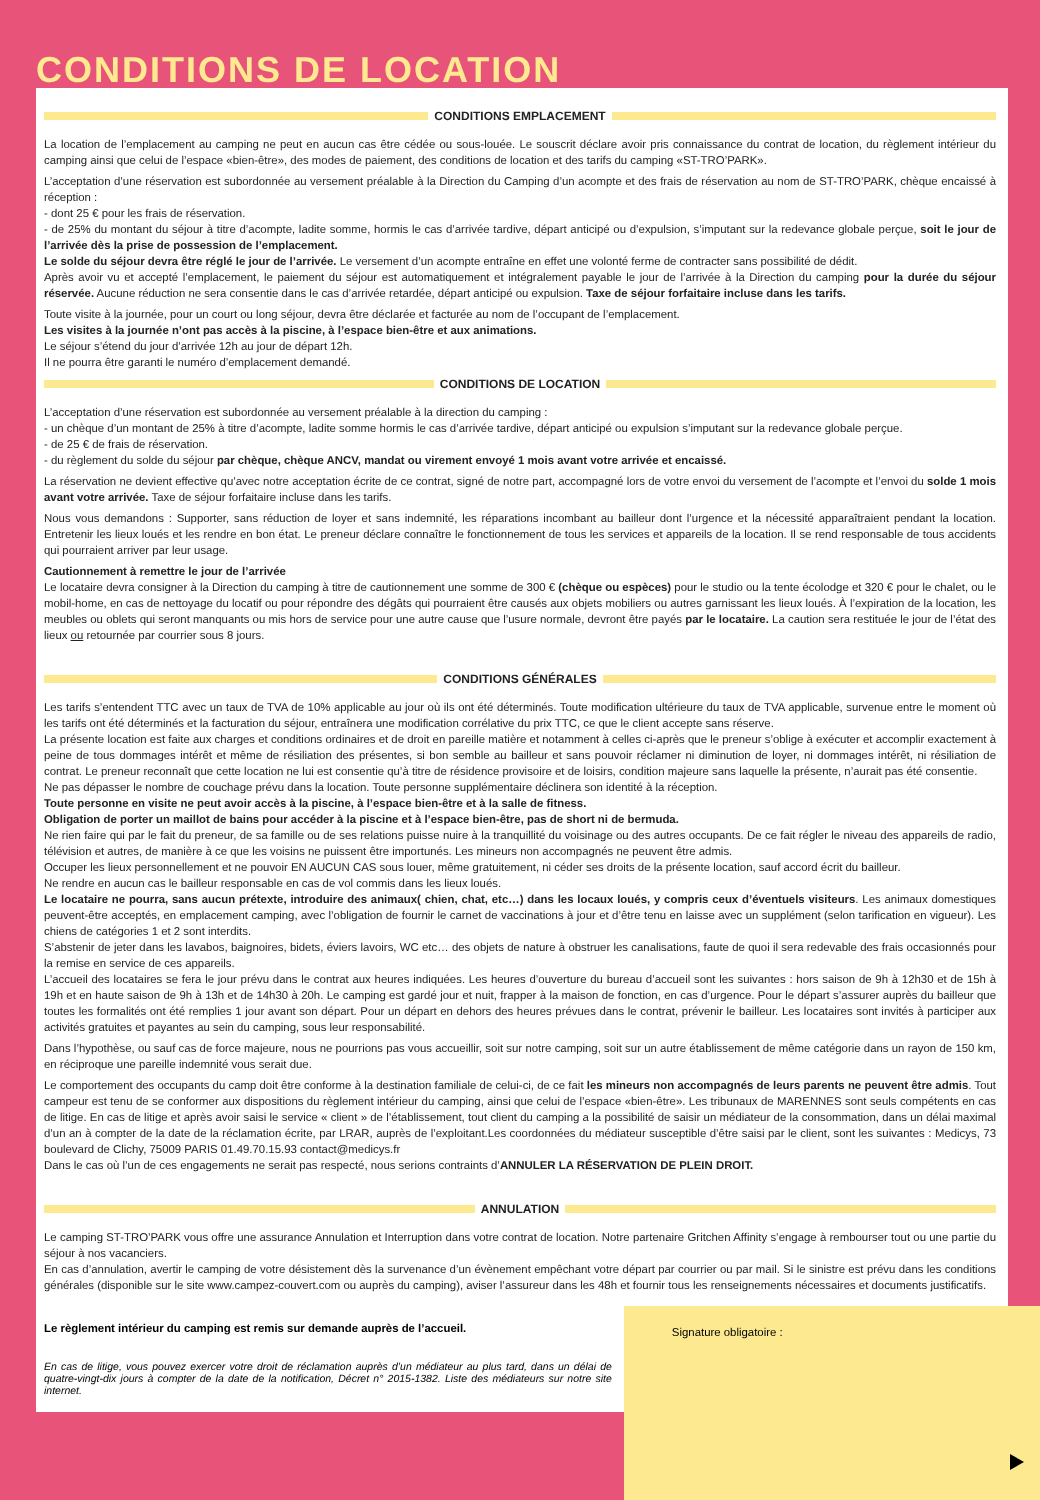CONDITIONS DE LOCATION
CONDITIONS EMPLACEMENT
La location de l’emplacement au camping ne peut en aucun cas être cédée ou sous-louée. Le souscrit déclare avoir pris connaissance du contrat de location, du règlement intérieur du camping ainsi que celui de l’espace «bien-être», des modes de paiement, des conditions de location et des tarifs du camping «ST-TRO’PARK».
L’acceptation d’une réservation est subordonnée au versement préalable à la Direction du Camping d’un acompte et des frais de réservation au nom de ST-TRO’PARK, chèque encaissé à réception :
- dont 25 € pour les frais de réservation.
- de 25% du montant du séjour à titre d’acompte, ladite somme, hormis le cas d’arrivée tardive, départ anticipé ou d’expulsion, s’imputant sur la redevance globale perçue, soit le jour de l’arrivée dès la prise de possession de l’emplacement.
Le solde du séjour devra être réglé le jour de l’arrivée. Le versement d’un acompte entraîne en effet une volonté ferme de contracter sans possibilité de dédit.
Après avoir vu et accepté l’emplacement, le paiement du séjour est automatiquement et intégralement payable le jour de l’arrivée à la Direction du camping pour la durée du séjour réservée. Aucune réduction ne sera consentie dans le cas d’arrivée retardée, départ anticipé ou expulsion. Taxe de séjour forfaitaire incluse dans les tarifs.
Toute visite à la journée, pour un court ou long séjour, devra être déclarée et facturée au nom de l’occupant de l’emplacement.
Les visites à la journée n’ont pas accès à la piscine, à l’espace bien-être et aux animations.
Le séjour s’étend du jour d’arrivée 12h au jour de départ 12h.
Il ne pourra être garanti le numéro d’emplacement demandé.
CONDITIONS DE LOCATION
L’acceptation d’une réservation est subordonnée au versement préalable à la direction du camping :
- un chèque d’un montant de 25% à titre d’acompte, ladite somme hormis le cas d’arrivée tardive, départ anticipé ou expulsion s’imputant sur la redevance globale perçue.
- de 25 € de frais de réservation.
- du règlement du solde du séjour par chèque, chèque ANCV, mandat ou virement envoyé 1 mois avant votre arrivée et encaissé.
La réservation ne devient effective qu’avec notre acceptation écrite de ce contrat, signé de notre part, accompagné lors de votre envoi du versement de l’acompte et l’envoi du solde 1 mois avant votre arrivée. Taxe de séjour forfaitaire incluse dans les tarifs.
Nous vous demandons : Supporter, sans réduction de loyer et sans indemnité, les réparations incombant au bailleur dont l’urgence et la nécessité apparaîtraient pendant la location. Entretenir les lieux loués et les rendre en bon état. Le preneur déclare connaître le fonctionnement de tous les services et appareils de la location. Il se rend responsable de tous accidents qui pourraient arriver par leur usage.
Cautionnement à remettre le jour de l’arrivée
Le locataire devra consigner à la Direction du camping à titre de cautionnement une somme de 300 € (chèque ou espèces) pour le studio ou la tente écolodge et 320 € pour le chalet, ou le mobil-home, en cas de nettoyage du locatif ou pour répondre des dégâts qui pourraient être causés aux objets mobiliers ou autres garnissant les lieux loués. À l’expiration de la location, les meubles ou oblets qui seront manquants ou mis hors de service pour une autre cause que l’usure normale, devront être payés par le locataire. La caution sera restituée le jour de l’état des lieux ou retournée par courrier sous 8 jours.
CONDITIONS GÉNÉRALES
Les tarifs s’entendent TTC avec un taux de TVA de 10% applicable au jour où ils ont été déterminés. Toute modification ultérieure du taux de TVA applicable, survenue entre le moment où les tarifs ont été déterminés et la facturation du séjour, entraînera une modification corrélative du prix TTC, ce que le client accepte sans réserve.
La présente location est faite aux charges et conditions ordinaires et de droit en pareille matière et notamment à celles ci-après que le preneur s’oblige à exécuter et accomplir exactement à peine de tous dommages intérêt et même de résiliation des présentes, si bon semble au bailleur et sans pouvoir réclamer ni diminution de loyer, ni dommages intérêt, ni résiliation de contrat. Le preneur reconnaît que cette location ne lui est consentie qu’à titre de résidence provisoire et de loisirs, condition majeure sans laquelle la présente, n’aurait pas été consentie.
Ne pas dépasser le nombre de couchage prévu dans la location. Toute personne supplémentaire déclinera son identité à la réception.
Toute personne en visite ne peut avoir accès à la piscine, à l’espace bien-être et à la salle de fitness.
Obligation de porter un maillot de bains pour accéder à la piscine et à l’espace bien-être, pas de short ni de bermuda.
Ne rien faire qui par le fait du preneur, de sa famille ou de ses relations puisse nuire à la tranquillité du voisinage ou des autres occupants. De ce fait régler le niveau des appareils de radio, télévision et autres, de manière à ce que les voisins ne puissent être importunés. Les mineurs non accompagnés ne peuvent être admis.
Occuper les lieux personnellement et ne pouvoir EN AUCUN CAS sous louer, même gratuitement, ni céder ses droits de la présente location, sauf accord écrit du bailleur.
Ne rendre en aucun cas le bailleur responsable en cas de vol commis dans les lieux loués.
Le locataire ne pourra, sans aucun prétexte, introduire des animaux( chien, chat, etc…) dans les locaux loués, y compris ceux d’éventuels visiteurs. Les animaux domestiques peuvent-être acceptés, en emplacement camping, avec l’obligation de fournir le carnet de vaccinations à jour et d’être tenu en laisse avec un supplément (selon tarification en vigueur). Les chiens de catégories 1 et 2 sont interdits.
S’abstenir de jeter dans les lavabos, baignoires, bidets, éviers lavoirs, WC etc… des objets de nature à obstruer les canalisations, faute de quoi il sera redevable des frais occasionnés pour la remise en service de ces appareils.
L’accueil des locataires se fera le jour prévu dans le contrat aux heures indiquées. Les heures d’ouverture du bureau d’accueil sont les suivantes : hors saison de 9h à 12h30 et de 15h à 19h et en haute saison de 9h à 13h et de 14h30 à 20h. Le camping est gardé jour et nuit, frapper à la maison de fonction, en cas d’urgence. Pour le départ s’assurer auprès du bailleur que toutes les formalités ont été remplies 1 jour avant son départ. Pour un départ en dehors des heures prévues dans le contrat, prévenir le bailleur. Les locataires sont invités à participer aux activités gratuites et payantes au sein du camping, sous leur responsabilité.
Dans l’hypothèse, ou sauf cas de force majeure, nous ne pourrions pas vous accueillir, soit sur notre camping, soit sur un autre établissement de même catégorie dans un rayon de 150 km, en réciproque une pareille indemnité vous serait due.
Le comportement des occupants du camp doit être conforme à la destination familiale de celui-ci, de ce fait les mineurs non accompagnés de leurs parents ne peuvent être admis. Tout campeur est tenu de se conformer aux dispositions du règlement intérieur du camping, ainsi que celui de l’espace «bien-être». Les tribunaux de MARENNES sont seuls compétents en cas de litige. En cas de litige et après avoir saisi le service « client » de l’établissement, tout client du camping a la possibilité de saisir un médiateur de la consommation, dans un délai maximal d’un an à compter de la date de la réclamation écrite, par LRAR, auprès de l’exploitant.Les coordonnées du médiateur susceptible d’être saisi par le client, sont les suivantes : Medicys, 73 boulevard de Clichy, 75009 PARIS 01.49.70.15.93 contact@medicys.fr
Dans le cas où l’un de ces engagements ne serait pas respecté, nous serions contraints d’ANNULER LA RÉSERVATION DE PLEIN DROIT.
ANNULATION
Le camping ST-TRO’PARK vous offre une assurance Annulation et Interruption dans votre contrat de location. Notre partenaire Gritchen Affinity s’engage à rembourser tout ou une partie du séjour à nos vacanciers.
En cas d’annulation, avertir le camping de votre désistement dès la survenance d’un évènement empêchant votre départ par courrier ou par mail. Si le sinistre est prévu dans les conditions générales (disponible sur le site www.campez-couvert.com ou auprès du camping), aviser l’assureur dans les 48h et fournir tous les renseignements nécessaires et documents justificatifs.
Le règlement intérieur du camping est remis sur demande auprès de l’accueil.
En cas de litige, vous pouvez exercer votre droit de réclamation auprès d’un médiateur au plus tard, dans un délai de quatre-vingt-dix jours à compter de la date de la notification, Décret n° 2015-1382. Liste des médiateurs sur notre site internet.
Signature obligatoire :